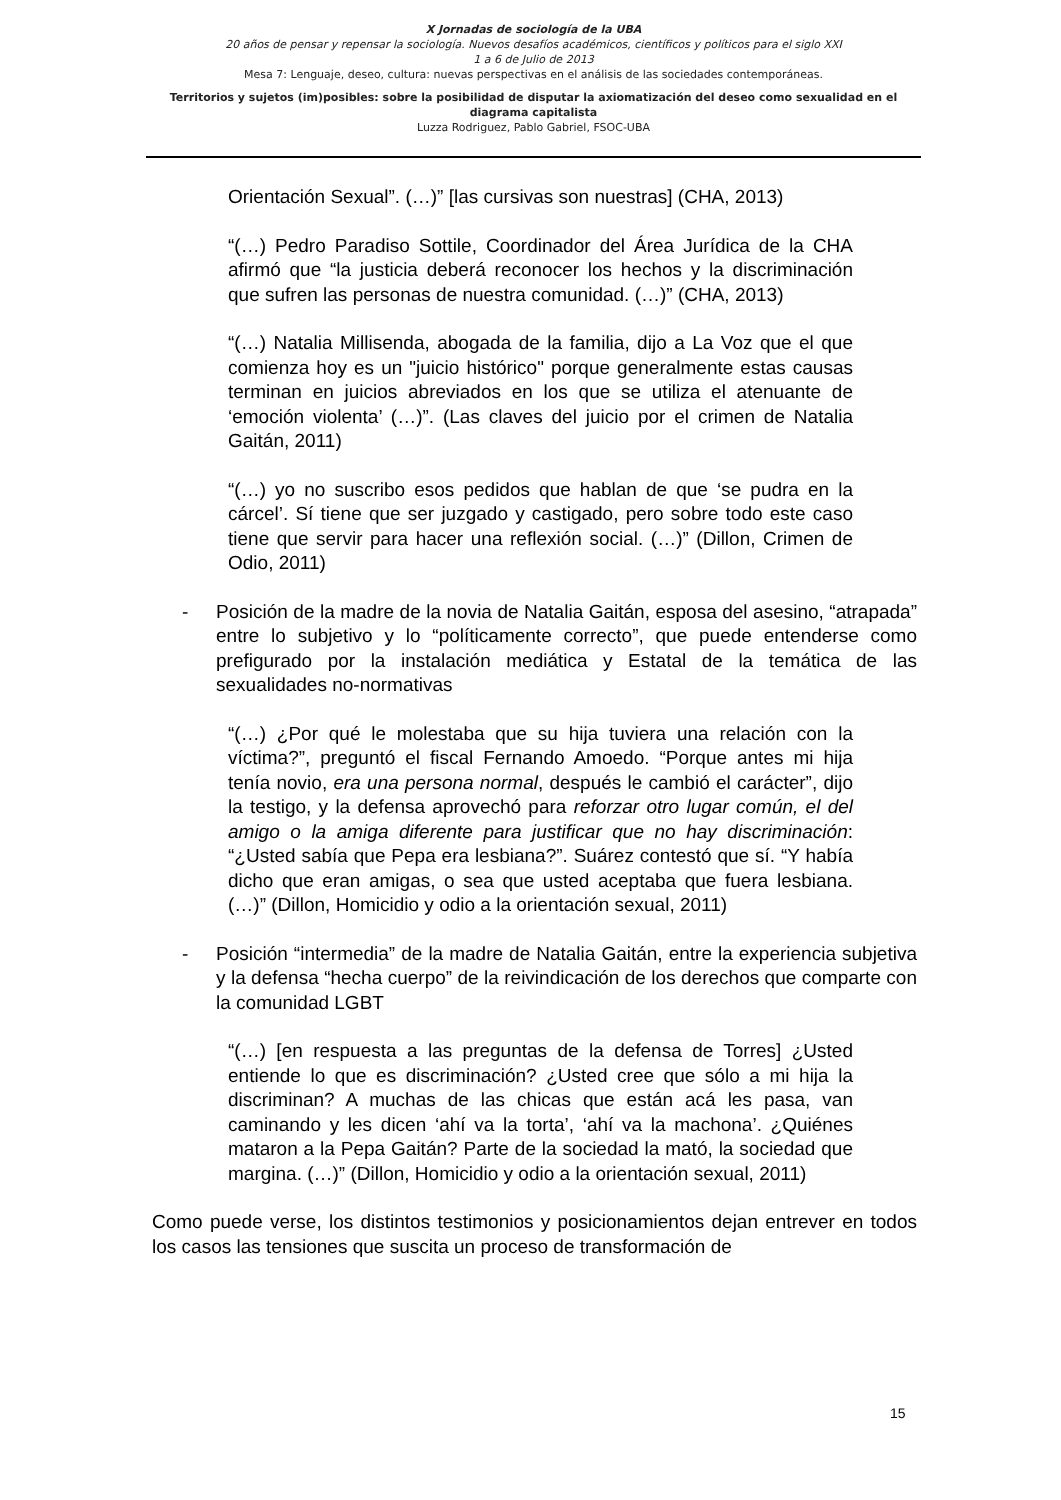X Jornadas de sociología de la UBA
20 años de pensar y repensar la sociología. Nuevos desafíos académicos, científicos y políticos para el siglo XXI
1 a 6 de Julio de 2013
Mesa 7: Lenguaje, deseo, cultura: nuevas perspectivas en el análisis de las sociedades contemporáneas.
Territorios y sujetos (im)posibles: sobre la posibilidad de disputar la axiomatización del deseo como sexualidad en el diagrama capitalista
Luzza Rodriguez, Pablo Gabriel, FSOC-UBA
Orientación Sexual”. (…)” [las cursivas son nuestras] (CHA, 2013)
“(…) Pedro Paradiso Sottile, Coordinador del Área Jurídica de la CHA afirmó que “la justicia deberá reconocer los hechos y la discriminación que sufren las personas de nuestra comunidad. (…)” (CHA, 2013)
“(…) Natalia Millisenda, abogada de la familia, dijo a La Voz que el que comienza hoy es un "juicio histórico" porque generalmente estas causas terminan en juicios abreviados en los que se utiliza el atenuante de ‘emoción violenta’ (…)”. (Las claves del juicio por el crimen de Natalia Gaitán, 2011)
“(…) yo no suscribo esos pedidos que hablan de que ‘se pudra en la cárcel’. Sí tiene que ser juzgado y castigado, pero sobre todo este caso tiene que servir para hacer una reflexión social. (…)” (Dillon, Crimen de Odio, 2011)
- Posición de la madre de la novia de Natalia Gaitán, esposa del asesino, “atrapada” entre lo subjetivo y lo “políticamente correcto”, que puede entenderse como prefigurado por la instalación mediática y Estatal de la temática de las sexualidades no-normativas
“(…) ¿Por qué le molestaba que su hija tuviera una relación con la víctima?”, preguntó el fiscal Fernando Amoedo. “Porque antes mi hija tenía novio, era una persona normal, después le cambió el carácter”, dijo la testigo, y la defensa aprovechó para reforzar otro lugar común, el del amigo o la amiga diferente para justificar que no hay discriminación: “¿Usted sabía que Pepa era lesbiana?”. Suárez contestó que sí. “Y había dicho que eran amigas, o sea que usted aceptaba que fuera lesbiana. (…)” (Dillon, Homicidio y odio a la orientación sexual, 2011)
- Posición “intermedia” de la madre de Natalia Gaitán, entre la experiencia subjetiva y la defensa “hecha cuerpo” de la reivindicación de los derechos que comparte con la comunidad LGBT
“(…) [en respuesta a las preguntas de la defensa de Torres] ¿Usted entiende lo que es discriminación? ¿Usted cree que sólo a mi hija la discriminan? A muchas de las chicas que están acá les pasa, van caminando y les dicen ‘ahí va la torta’, ‘ahí va la machona’. ¿Quiénes mataron a la Pepa Gaitán? Parte de la sociedad la mató, la sociedad que margina. (…)” (Dillon, Homicidio y odio a la orientación sexual, 2011)
Como puede verse, los distintos testimonios y posicionamientos dejan entrever en todos los casos las tensiones que suscita un proceso de transformación de
15